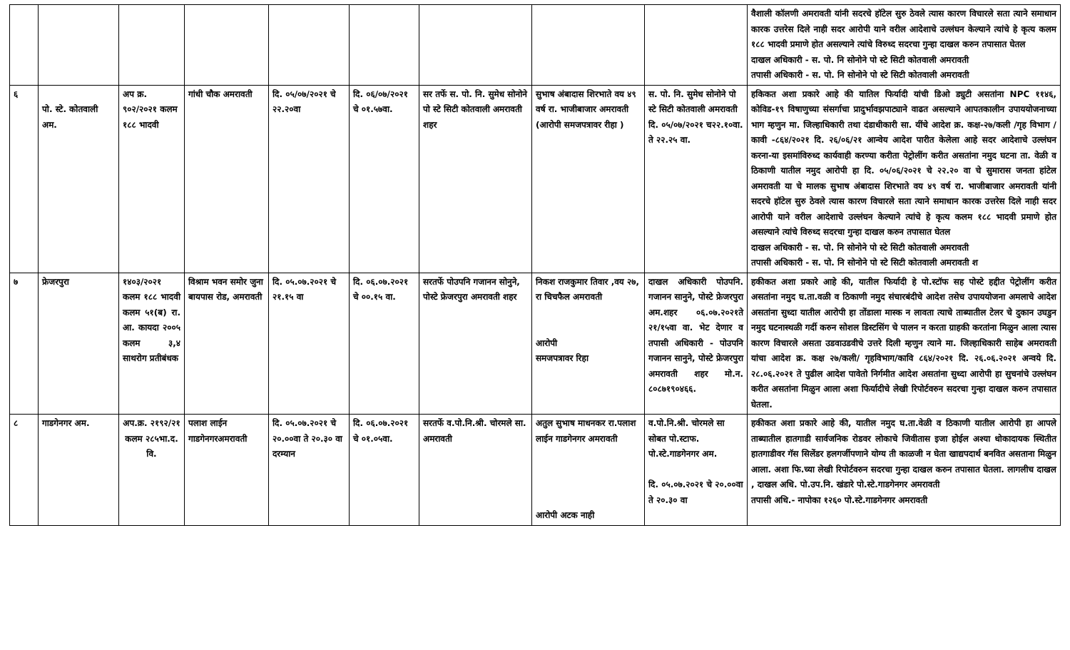| | | | | | | | | | वैशाली कॉलणी अमरावती यांनी सदरचे हॉटेल सुरु ठेवले त्यास कारण विचारले सता त्याने समाधान कारक उत्तरेस दिले नाही सदर आरोपी याने वरील आदेशाचे उल्लंघन केल्याने त्यांचे हे कृत्य कलम १८८ भादवी प्रमाणे होत असल्याने त्यांचे विरुध्द सदरचा गुन्हा दाखल करुन तपासात घेतल दाखल अधिकारी - स. पो. नि सोनोने पो स्टे सिटी कोतवाली अमरावती तपासी अधिकारी - स. पो. नि सोनोने पो स्टे सिटी कोतवाली अमरावती |
| ६ | पो. स्टे. कोतवाली अम. | अप क्र. ९०२/२०२१ कलम १८८ भादवी | गांधी चौक अमरावती | दि. ०५/०७/२०२१ चे २२.२०वा | दि. ०६/०७/२०२१ चे ०१.५७वा. | सर तर्फे स. पो. नि. सुमेध सोनोने पो स्टे सिटी कोतवाली अमरावती शहर | सुभाष अंबादास शिरभाते वय ४९ वर्ष रा. भाजीबाजार अमरावती (आरोपी समजपत्रावर रीहा ) | स. पो. नि. सुमेध सोनोने पो स्टे सिटी कोतवाली अमरावती दि. ०५/०७/२०२१ च२२.१०वा. ते २२.२५ वा. | हकिकत अशा प्रकारे आहे की यातिल फिर्यादी यांची डिओ ड्युटी असतांना NPC ११४६, कोविड-१९ विषाणुच्या संसर्गाचा प्रादुर्भावझपाट्याने वाढत असल्याने आपतकालीन उपाययोजनाच्या भाग म्हणुन मा. जिल्हाधिकारी तथा दंडाधीकारी सा. यींचे आदेश क्र. कक्ष-२७/कली /गृह विभाग /कावी -८६४/२०२१ दि. २६/०६/२१ आन्वेय आदेश पारीत केलेला आहे सदर आदेशाचे उल्लंघन करना-या इसमांविरुध्द कार्यवाही करण्या करीता पेट्रोलींग करीत असतांना नमुद घटना ता. वेळी व ठिकाणी यातील नमुद आरोपी हा दि. ०५/०६/२०२१ चे २२.२० वा चे सुमारास जनता हांटेल अमरावती या चे मालक सुभाष अंबादास शिरभाते वय ४९ वर्ष रा. भाजीबाजार अमरावती यांनी सदरचे हॉटेल सुरु ठेवले त्यास कारण विचारले सता त्याने समाधान कारक उत्तरेस दिले नाही सदर आरोपी याने वरील आदेशाचे उल्लंघन केल्याने त्यांचे हे कृत्य कलम १८८ भादवी प्रमाणे होत असल्याने त्यांचे विरुध्द सदरचा गुन्हा दाखल करुन तपासात घेतल दाखल अधिकारी - स. पो. नि सोनोने पो स्टे सिटी कोतवाली अमरावती तपासी अधिकारी - स. पो. नि सोनोने पो स्टे सिटी कोतवाली अमरावती श |
| ७ | फ्रेजरपुरा | १४०३/२०२१ कलम १८८ भादवी कलम ५१(ब) रा. आ. कायदा २००५ कलम ३,४ साथरोग प्रतीबंधक | विश्राम भवन समोर जुना बायपास रोड, अमरावती | दि. ०५.०७.२०२१ चे २१.१५ वा | दि. ०६.०७.२०२१ चे ००.१५ वा. | सरतर्फे पोउपनि गजानन सोनुने, पोस्टे फ्रेजरपुरा अमरावती शहर | निकश राजकुमार तिवार ,वय २७, रा चिचफैल अमरावती आरोपी समजपत्रावर रिहा | दाखल अधिकारी पोउपनि. गजानन सानुने, पोस्टे फ्रेजरपुरा अम.शहर ०६.०७.२०२१ते २१/१५वा वा. भेट देणार व तपासी अधिकारी - पोउपनि गजानन सानुने, पोस्टे फ्रेजरपुरा अमरावती शहर मो.न. ८०८७१९०४६६. | हकीकत अशा प्रकारे आहे की, यातील फिर्यादी हे पो.स्टॉफ सह पोस्टे हद्दीत पेट्रोलींग करीत असतांना नमुद घ.ता.वळी व ठिकाणी नमुद संचारबंदीचे आदेश तसेच उपाययोजना अमलाचे आदेश असतांना सुध्दा यातील आरोपी हा तोंडाला मास्क न लावता त्याचे ताब्यातील टेलर चे दुकान उघडुन नमुद घटनास्थळी गर्दी करुन सोशल डिस्टसिंग चे पालन न करता ग्राहकी करतांना मिळुन आला त्यास कारण विचारले असता उडवाउडवीचे उत्तरे दिली म्हणुन त्याने मा. जिल्हाधिकारी साहेब अमरावती यांचा आदेश क्र. कक्ष २७/कली/ गृहविभाग/कावि ८६४/२०२१ दि. २६.०६.२०२१ अन्वये दि. २८.०६.२०२१ ते पुढील आदेश पावेतो निर्गमीत आदेश असतांना सुध्दा आरोपी हा सुचनांचे उल्लंघन करीत असतांना मिळुन आला अशा फिर्यादीचे लेखी रिपोर्टवरुन सदरचा गुन्हा दाखल करुन तपासात घेतला. |
| ८ | गाडगेनगर अम. | अप.क्र. २१९२/२१ कलम २८५भा.द. वि. | पलाश लाईन गाडगेनगरअमरावती | दि. ०५.०७.२०२१ चे २०.००वा ते २०.३० वा दरम्यान | दि. ०६.०७.२०२१ चे ०१.०५वा. | सरतर्फे व.पो.नि.श्री. चोरमले सा. अमरावती | अतुल सुभाष माधनकर रा.पलाश लाईन गाडगेनगर अमरावती आरोपी अटक नाही | व.पो.नि.श्री. चोरमले सा सोबत पो.स्टाफ. पो.स्टे.गाडगेनगर अम. दि. ०५.०७.२०२१ चे २०.००वा ते २०.३० वा | हकीकत अशा प्रकारे आहे की, यातील नमुद घ.ता.वेळी व ठिकाणी यातील आरोपी हा आपले ताब्यातील हातगाडी सार्वजनिक रोडवर लोकाचे जिवीतास इजा होईल अश्या धोकादायक स्थितीत हातगाडीवर गॅस सिलेंडर हलगर्जीपणाने योग्य ती काळजी न घेता खाद्यपदार्थ बनवित असताना मिळुन आला. अशा फि.च्या लेखी रिपोर्टवरुन सदरचा गुन्हा दाखल करुन तपासात घेतला. लागलीच दाखल , दाखल अधि. पो.उप.नि. खंडारे पो.स्टे.गाडगेनगर अमरावती तपासी अधि.- नापोका १२६० पो.स्टे.गाडगेनगर अमरावती |